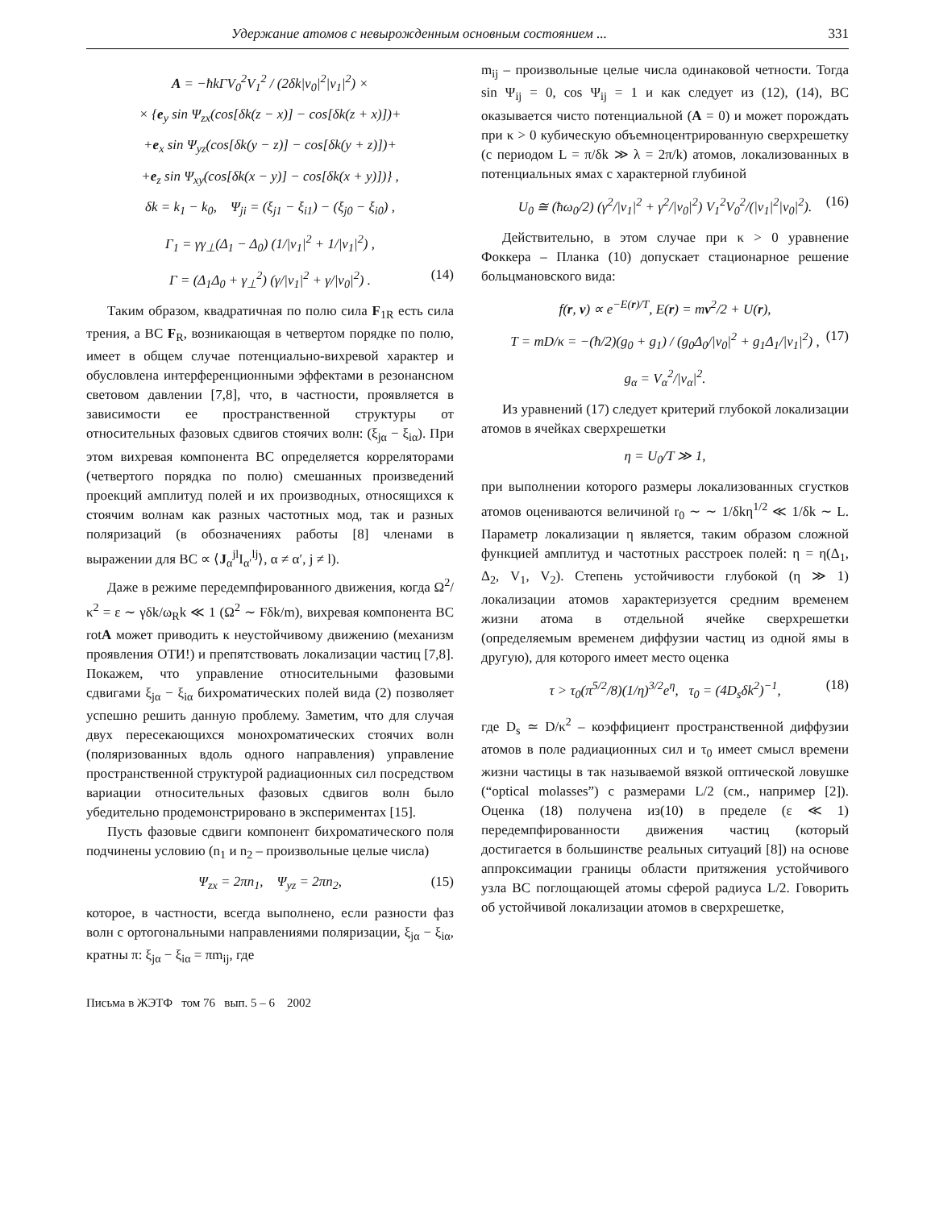Удержание атомов с невырожденным основным состоянием ... 331
A = −ħkΓV<sub>0</sub><sup>2</sup>V<sub>1</sub><sup>2</sup> / (2δk|ν<sub>0</sub>|<sup>2</sup>|ν<sub>1</sub>|<sup>2</sup>) ×
× {e<sub>y</sub> sin Ψ<sub>zx</sub>(cos[δk(z − x)] − cos[δk(z + x)])+
+e<sub>x</sub> sin Ψ<sub>yz</sub>(cos[δk(y − z)] − cos[δk(y + z)])+
+e<sub>z</sub> sin Ψ<sub>xy</sub>(cos[δk(x − y)] − cos[δk(x + y)])} ,
δk = k<sub>1</sub> − k<sub>0</sub>, Ψ<sub>ji</sub> = (ξ<sub>j1</sub> − ξ<sub>i1</sub>) − (ξ<sub>j0</sub> − ξ<sub>i0</sub>) ,
Γ<sub>1</sub> = γγ<sub>⊥</sub>(Δ<sub>1</sub> − Δ<sub>0</sub>) (1/|ν<sub>1</sub>|<sup>2</sup> + 1/|ν<sub>1</sub>|<sup>2</sup>) ,
Γ = (Δ<sub>1</sub>Δ<sub>0</sub> + γ<sub>⊥</sub><sup>2</sup>) (γ/|ν<sub>1</sub>|<sup>2</sup> + γ/|ν<sub>0</sub>|<sup>2</sup>) . (14)
Таким образом, квадратичная по полю сила F<sub>1R</sub> есть сила трения, а ВС F<sub>R</sub>, возникающая в четвертом порядке по полю, имеет в общем случае потенциально-вихревой характер и обусловлена интерференционными эффектами в резонансном световом давлении [7,8], что, в частности, проявляется в зависимости ее пространственной структуры от относительных фазовых сдвигов стоячих волн: (ξ<sub>jα</sub> − ξ<sub>iα</sub>). При этом вихревая компонента ВС определяется корреляторами (четвертого порядка по полю) смешанных произведений проекций амплитуд полей и их производных, относящихся к стоячим волнам как разных частотных мод, так и разных поляризаций (в обозначениях работы [8] членами в выражении для ВС ∝ ⟨J<sub>α</sub><sup>jl</sup>I<sub>α′</sub><sup>lj</sup>⟩, α ≠ α′, j ≠ l).
Даже в режиме передемпфированного движения, когда Ω<sup>2</sup>/κ<sup>2</sup> = ε ∼ γδk/ω<sub>R</sub>k ≪ 1 (Ω<sup>2</sup> ∼ Fδk/m), вихревая компонента ВС rotA может приводить к неустойчивому движению (механизм проявления ОТИ!) и препятствовать локализации частиц [7,8]. Покажем, что управление относительными фазовыми сдвигами ξ<sub>jα</sub> − ξ<sub>iα</sub> бихроматических полей вида (2) позволяет успешно решить данную проблему. Заметим, что для случая двух пересекающихся монохроматических стоячих волн (поляризованных вдоль одного направления) управление пространственной структурой радиационных сил посредством вариации относительных фазовых сдвигов волн было убедительно продемонстрировано в экспериментах [15].
Пусть фазовые сдвиги компонент бихроматического поля подчинены условию (n<sub>1</sub> и n<sub>2</sub> – произвольные целые числа)
Ψ<sub>zx</sub> = 2πn<sub>1</sub>, Ψ<sub>yz</sub> = 2πn<sub>2</sub>, (15)
которое, в частности, всегда выполнено, если разности фаз волн с ортогональными направлениями поляризации, ξ<sub>jα</sub> − ξ<sub>iα</sub>, кратны π: ξ<sub>jα</sub> − ξ<sub>iα</sub> = πm<sub>ij</sub>, где
Письма в ЖЭТФ том 76 вып. 5 – 6 2002
m<sub>ij</sub> – произвольные целые числа одинаковой четности. Тогда sin Ψ<sub>ij</sub> = 0, cos Ψ<sub>ij</sub> = 1 и как следует из (12), (14), ВС оказывается чисто потенциальной (A = 0) и может порождать при κ > 0 кубическую объемноцентрированную сверхрешетку (с периодом L = π/δk ≫ λ = 2π/k) атомов, локализованных в потенциальных ямах с характерной глубиной
U<sub>0</sub> ≅ (ħω<sub>0</sub>/2) (γ<sup>2</sup>/|ν<sub>1</sub>|<sup>2</sup> + γ<sup>2</sup>/|ν<sub>0</sub>|<sup>2</sup>) V<sub>1</sub><sup>2</sup>V<sub>0</sub><sup>2</sup>/(|ν<sub>1</sub>|<sup>2</sup>|ν<sub>0</sub>|<sup>2</sup>). (16)
Действительно, в этом случае при κ > 0 уравнение Фоккера – Планка (10) допускает стационарное решение больцмановского вида:
f(r, v) ∝ e<sup>−E(r)/T</sup>, E(r) = mv<sup>2</sup>/2 + U(r),
T = mD/κ = −(ħ/2)(g<sub>0</sub> + g<sub>1</sub>) / (g<sub>0</sub>Δ<sub>0</sub>/|ν<sub>0</sub>|<sup>2</sup> + g<sub>1</sub>Δ<sub>1</sub>/|ν<sub>1</sub>|<sup>2</sup>) , (17)
g<sub>α</sub> = V<sub>α</sub><sup>2</sup>/|ν<sub>α</sub>|<sup>2</sup>.
Из уравнений (17) следует критерий глубокой локализации атомов в ячейках сверхрешетки
η = U<sub>0</sub>/T ≫ 1,
при выполнении которого размеры локализованных сгустков атомов оцениваются величиной r<sub>0</sub> ∼ ∼ 1/δkη<sup>1/2</sup> ≪ 1/δk ∼ L. Параметр локализации η является, таким образом сложной функцией амплитуд и частотных расстроек полей: η = η(Δ<sub>1</sub>, Δ<sub>2</sub>, V<sub>1</sub>, V<sub>2</sub>). Степень устойчивости глубокой (η ≫ 1) локализации атомов характеризуется средним временем жизни атома в отдельной ячейке сверхрешетки (определяемым временем диффузии частиц из одной ямы в другую), для которого имеет место оценка
τ > τ<sub>0</sub>(π<sup>5/2</sup>/8)(1/η)<sup>3/2</sup>e<sup>η</sup>, τ<sub>0</sub> = (4D<sub>s</sub>δk<sup>2</sup>)<sup>−1</sup>, (18)
где D<sub>s</sub> ≃ D/κ<sup>2</sup> – коэффициент пространственной диффузии атомов в поле радиационных сил и τ<sub>0</sub> имеет смысл времени жизни частицы в так называемой вязкой оптической ловушке (“optical molasses”) с размерами L/2 (см., например [2]). Оценка (18) получена из(10) в пределе (ε ≪ 1) передемпфированности движения частиц (который достигается в большинстве реальных ситуаций [8]) на основе аппроксимации границы области притяжения устойчивого узла ВС поглощающей атомы сферой радиуса L/2. Говорить об устойчивой локализации атомов в сверхрешетке,